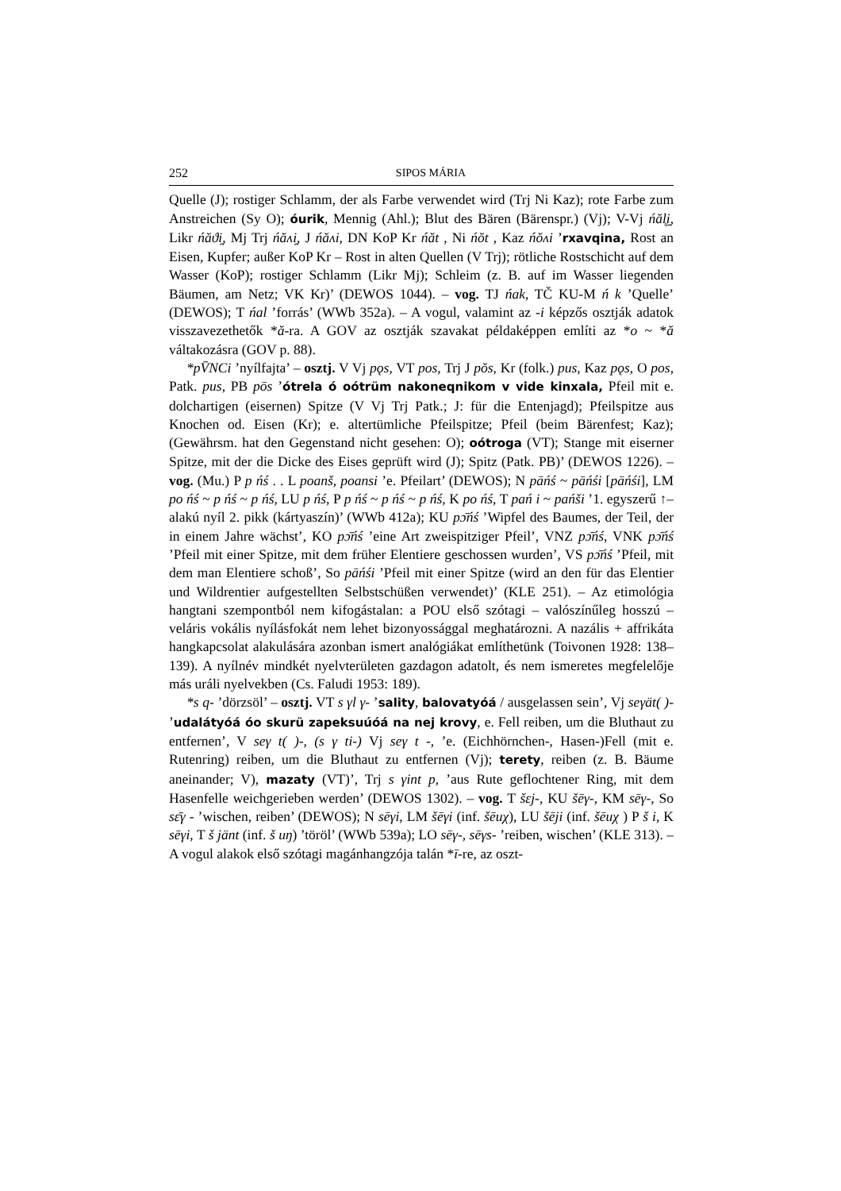252 SIPOS MÁRIA
Quelle (J); rostiger Schlamm, der als Farbe verwendet wird (Trj Ni Kaz); rote Farbe zum Anstreichen (Sy O); óurik, Mennig (Ahl.); Blut des Bären (Bärenspr.) (Vj); V-Vj ńăl̥i̯, Likr ńăϑi̯, Mj Trj ńăʌi̯, J ńăʌi, DN KoP Kr ńăt , Ni ńŏt , Kaz ńŏʌi ’rxavqina, Rost an Eisen, Kupfer; außer KoP Kr – Rost in alten Quellen (V Trj); rötliche Rostschicht auf dem Wasser (KoP); rostiger Schlamm (Likr Mj); Schleim (z. B. auf im Wasser liegenden Bäumen, am Netz; VK Kr)’ (DEWOS 1044). – vog. TJ ńak, TČ KU-M ń k ’Quelle’ (DEWOS); T ńal ’forrás’ (WWb 352a). – A vogul, valamint az -i képzős osztják adatok visszavezethetők *ă-ra. A GOV az osztják szavakat példaképpen említi az *o ~ *ă váltakozásra (GOV p. 88).
*pV̄NCi ’nyílfajta’ – osztj. V Vj pǫs, VT pos, Trj J pŏs, Kr (folk.) pus, Kaz pǫs, O pos, Patk. pus, PB pōs ’ótrela ó oótrüm nakoneqnikom v vide kinxala, Pfeil mit e. dolchartigen (eisernen) Spitze (V Vj Trj Patk.; J: für die Entenjagd); Pfeilspitze aus Knochen od. Eisen (Kr); e. altertümliche Pfeilspitze; Pfeil (beim Bärenfest; Kaz); (Gewährsm. hat den Gegenstand nicht gesehen: O); oótroga (VT); Stange mit eiserner Spitze, mit der die Dicke des Eises geprüft wird (J); Spitz (Patk. PB)’ (DEWOS 1226). – vog. (Mu.) P p ńś . . L poanš, poansi ’e. Pfeilart’ (DEWOS); N pāńś ~ pāńśi [pāńśi], LM po ńś ~ p ńś ~ p ńś, LU p ńś, P p ńś ~ p ńś ~ p ńś, K po ńś, T pań i ~ pańši ’1. egyszerű ↑–alakú nyíl 2. pikk (kártyaszín)’ (WWb 412a); KU pɔ̄ńś ’Wipfel des Baumes, der Teil, der in einem Jahre wächst’, KO pɔ̄ńś ’eine Art zweispitziger Pfeil’, VNZ pɔ̄ńś, VNK pɔ̄ńś ’Pfeil mit einer Spitze, mit dem früher Elentiere geschossen wurden’, VS pɔ̄ńś ’Pfeil, mit dem man Elentiere schoß’, So pāńśi ’Pfeil mit einer Spitze (wird an den für das Elentier und Wildrentier aufgestellten Selbstschüßen verwendet)’ (KLE 251). – Az etimológia hangtani szempontból nem kifogástalan: a POU első szótagi – valószínűleg hosszú – veláris vokális nyílásfokát nem lehet bizonyossággal meghatározni. A nazális + affrikáta hangkapcsolat alakulására azonban ismert analógiákat említhetünk (Toivonen 1928: 138–139). A nyílnév mindkét nyelvterületen gazdagon adatolt, és nem ismeretes megfelelője más uráli nyelvekben (Cs. Faludi 1953: 189).
*s q- ’dörzsöl’ – osztj. VT s γl γ- ’sality, balovatyóá / ausgelassen sein’, Vj seγät( )- ’udalátyóá óo skurü zapeksuúóá na nej krovy, e. Fell reiben, um die Bluthaut zu entfernen’, V seγ t( )-, (s γ ti-) Vj seγ t -, ’e. (Eichhörnchen-, Hasen-)Fell (mit e. Rutenring) reiben, um die Bluthaut zu entfernen (Vj); terety, reiben (z. B. Bäume aneinander; V), mazaty (VT)’, Trj s γint p, ’aus Rute geflochtener Ring, mit dem Hasenfelle weichgerieben werden’ (DEWOS 1302). – vog. T šɛj-, KU šēγ-, KM sēγ-, So sɛ̄γ - ’wischen, reiben’ (DEWOS); N sēγi, LM šēγi (inf. šēuχ), LU šēji (inf. šēuχ ) P š i, K sēγi, T š jänt (inf. š uŋ) ’töröl’ (WWb 539a); LO sēγ-, sēγs- ’reiben, wischen’ (KLE 313). – A vogul alakok első szótagi magánhangzója talán *ī-re, az oszt-